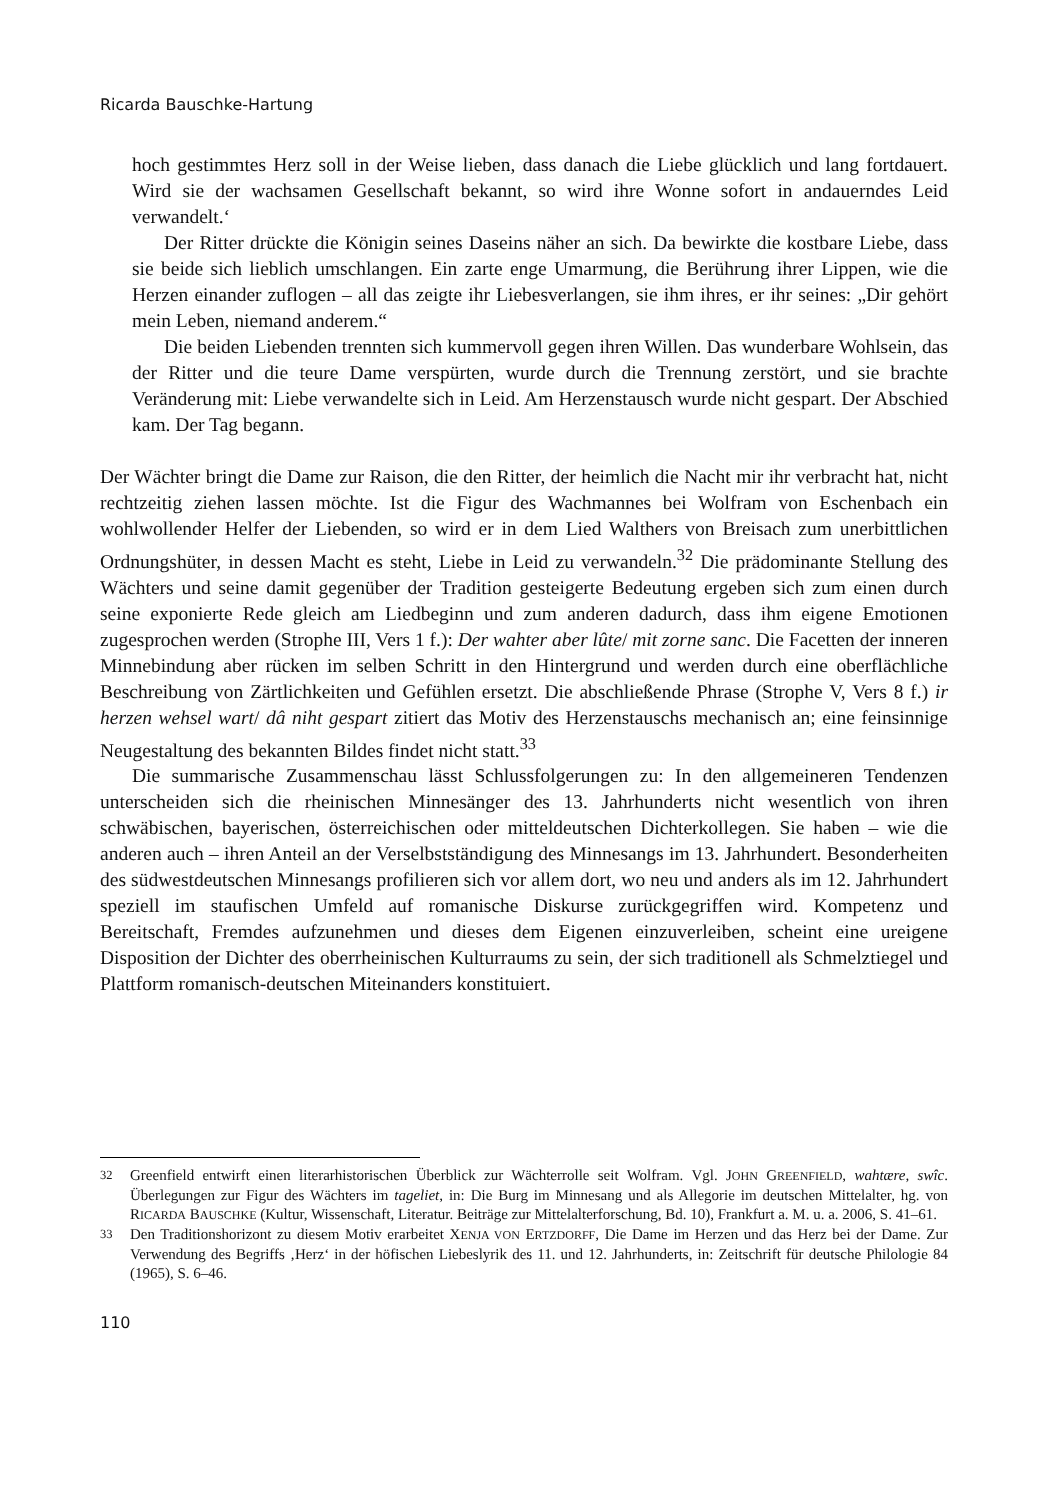Ricarda Bauschke-Hartung
hoch gestimmtes Herz soll in der Weise lieben, dass danach die Liebe glücklich und lang fortdauert. Wird sie der wachsamen Gesellschaft bekannt, so wird ihre Wonne sofort in andauerndes Leid verwandelt.‘
Der Ritter drückte die Königin seines Daseins näher an sich. Da bewirkte die kostbare Liebe, dass sie beide sich lieblich umschlangen. Ein zarte enge Umarmung, die Berührung ihrer Lippen, wie die Herzen einander zuflogen – all das zeigte ihr Liebesverlangen, sie ihm ihres, er ihr seines: „Dir gehört mein Leben, niemand anderem.“
Die beiden Liebenden trennten sich kummervoll gegen ihren Willen. Das wunderbare Wohlsein, das der Ritter und die teure Dame verspürten, wurde durch die Trennung zerstört, und sie brachte Veränderung mit: Liebe verwandelte sich in Leid. Am Herzenstausch wurde nicht gespart. Der Abschied kam. Der Tag begann.
Der Wächter bringt die Dame zur Raison, die den Ritter, der heimlich die Nacht mir ihr verbracht hat, nicht rechtzeitig ziehen lassen möchte. Ist die Figur des Wachmannes bei Wolfram von Eschenbach ein wohlwollender Helfer der Liebenden, so wird er in dem Lied Walthers von Breisach zum unerbittlichen Ordnungshüter, in dessen Macht es steht, Liebe in Leid zu verwandeln.<sup>32</sup> Die prädominante Stellung des Wächters und seine damit gegenüber der Tradition gesteigerte Bedeutung ergeben sich zum einen durch seine exponierte Rede gleich am Liedbeginn und zum anderen dadurch, dass ihm eigene Emotionen zugesprochen werden (Strophe III, Vers 1 f.): Der wahter aber lûte/ mit zorne sanc. Die Facetten der inneren Minnebindung aber rücken im selben Schritt in den Hintergrund und werden durch eine oberflächliche Beschreibung von Zärtlichkeiten und Gefühlen ersetzt. Die abschließende Phrase (Strophe V, Vers 8 f.) ir herzen wehsel wart/ dâ niht gespart zitiert das Motiv des Herzenstauschs mechanisch an; eine feinsinnige Neugestaltung des bekannten Bildes findet nicht statt.<sup>33</sup>
Die summarische Zusammenschau lässt Schlussfolgerungen zu: In den allgemeineren Tendenzen unterscheiden sich die rheinischen Minnesänger des 13. Jahrhunderts nicht wesentlich von ihren schwäbischen, bayerischen, österreichischen oder mitteldeutschen Dichterkollegen. Sie haben – wie die anderen auch – ihren Anteil an der Verselbstständigung des Minnesangs im 13. Jahrhundert. Besonderheiten des südwestdeutschen Minnesangs profilieren sich vor allem dort, wo neu und anders als im 12. Jahrhundert speziell im staufischen Umfeld auf romanische Diskurse zurückgegriffen wird. Kompetenz und Bereitschaft, Fremdes aufzunehmen und dieses dem Eigenen einzuverleiben, scheint eine ureigene Disposition der Dichter des oberrheinischen Kulturraums zu sein, der sich traditionell als Schmelztiegel und Plattform romanisch-deutschen Miteinanders konstituiert.
<sup>32</sup> Greenfield entwirft einen literarhistorischen Überblick zur Wächterrolle seit Wolfram. Vgl. JOHN GREENFIELD, wahtære, swîc. Überlegungen zur Figur des Wächters im tageliet, in: Die Burg im Minnesang und als Allegorie im deutschen Mittelalter, hg. von RICARDA BAUSCHKE (Kultur, Wissenschaft, Literatur. Beiträge zur Mittelalterforschung, Bd. 10), Frankfurt a. M. u. a. 2006, S. 41–61.
<sup>33</sup> Den Traditionshorizont zu diesem Motiv erarbeitet XENJA VON ERTZDORFF, Die Dame im Herzen und das Herz bei der Dame. Zur Verwendung des Begriffs ‚Herz‘ in der höfischen Liebeslyrik des 11. und 12. Jahrhunderts, in: Zeitschrift für deutsche Philologie 84 (1965), S. 6–46.
110